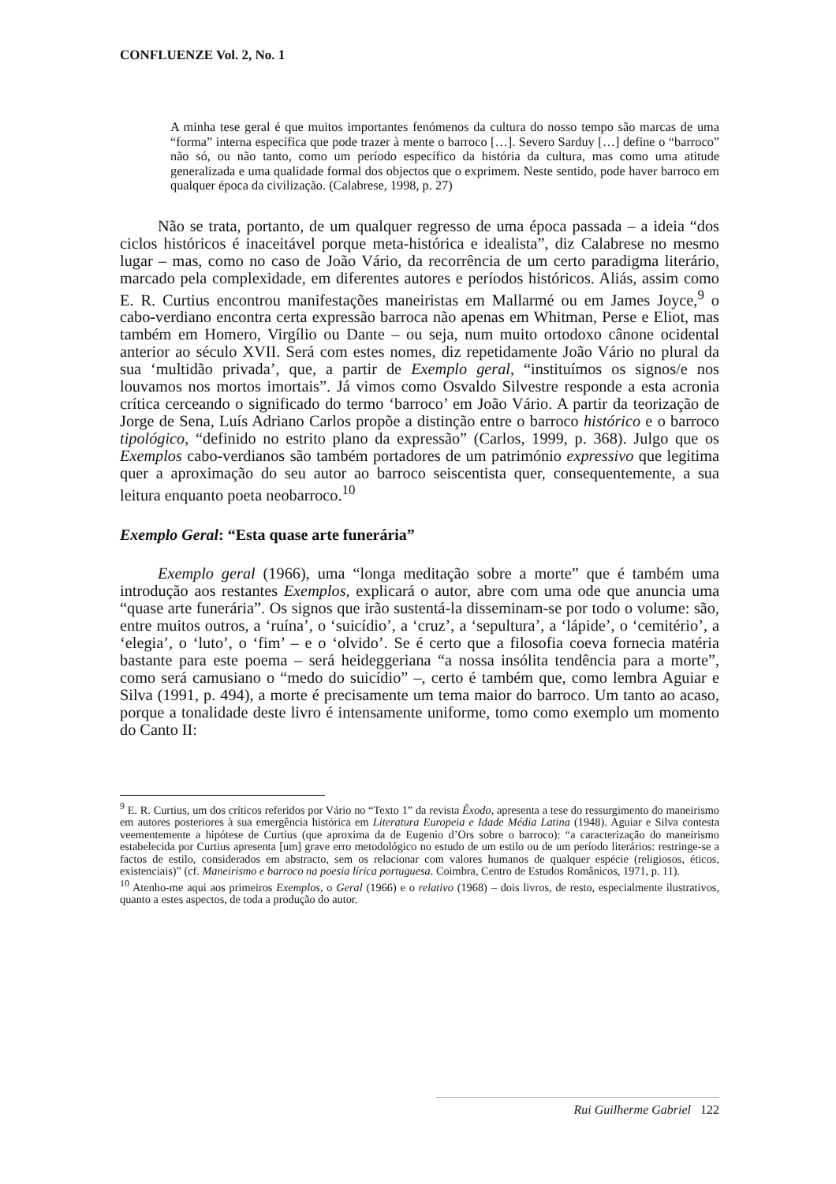CONFLUENZE Vol. 2, No. 1
A minha tese geral é que muitos importantes fenómenos da cultura do nosso tempo são marcas de uma “forma” interna específica que pode trazer à mente o barroco […]. Severo Sarduy […] define o “barroco” não só, ou não tanto, como um período específico da história da cultura, mas como uma atitude generalizada e uma qualidade formal dos objectos que o exprimem. Neste sentido, pode haver barroco em qualquer época da civilização. (Calabrese, 1998, p. 27)
Não se trata, portanto, de um qualquer regresso de uma época passada – a ideia “dos ciclos históricos é inaceitável porque meta-histórica e idealista”, diz Calabrese no mesmo lugar – mas, como no caso de João Vário, da recorrência de um certo paradigma literário, marcado pela complexidade, em diferentes autores e períodos históricos. Aliás, assim como E. R. Curtius encontrou manifestações maneiristas em Mallarmé ou em James Joyce,<sup>9</sup> o cabo-verdiano encontra certa expressão barroca não apenas em Whitman, Perse e Eliot, mas também em Homero, Virgílio ou Dante – ou seja, num muito ortodoxo cânone ocidental anterior ao século XVII. Será com estes nomes, diz repetidamente João Vário no plural da sua ‘multidão privada’, que, a partir de Exemplo geral, “instituímos os signos/e nos louvamos nos mortos imortais”. Já vimos como Osvaldo Silvestre responde a esta acronia crítica cerceando o significado do termo ‘barroco’ em João Vário. A partir da teorização de Jorge de Sena, Luís Adriano Carlos propõe a distinção entre o barroco histórico e o barroco tipológico, “definido no estrito plano da expressão” (Carlos, 1999, p. 368). Julgo que os Exemplos cabo-verdianos são também portadores de um património expressivo que legitima quer a aproximação do seu autor ao barroco seiscentista quer, consequentemente, a sua leitura enquanto poeta neobarroco.<sup>10</sup>
Exemplo Geral: “Esta quase arte funerária”
Exemplo geral (1966), uma “longa meditação sobre a morte” que é também uma introdução aos restantes Exemplos, explicará o autor, abre com uma ode que anuncia uma “quase arte funerária”. Os signos que irão sustentá-la disseminam-se por todo o volume: são, entre muitos outros, a ‘ruína’, o ‘suicídio’, a ‘cruz’, a ‘sepultura’, a ‘lápide’, o ‘cemitério’, a ‘elegia’, o ‘luto’, o ‘fim’ – e o ‘olvido’. Se é certo que a filosofia coeva fornecia matéria bastante para este poema – será heideggeriana “a nossa insólita tendência para a morte”, como será camusiano o “medo do suicídio” –, certo é também que, como lembra Aguiar e Silva (1991, p. 494), a morte é precisamente um tema maior do barroco. Um tanto ao acaso, porque a tonalidade deste livro é intensamente uniforme, tomo como exemplo um momento do Canto II:
<sup>9</sup> E. R. Curtius, um dos críticos referidos por Vário no “Texto 1” da revista Êxodo, apresenta a tese do ressurgimento do maneirismo em autores posteriores à sua emergência histórica em Literatura Europeia e Idade Média Latina (1948). Aguiar e Silva contesta veementemente a hipótese de Curtius (que aproxima da de Eugenio d’Ors sobre o barroco): “a caracterização do maneirismo estabelecida por Curtius apresenta [um] grave erro metodológico no estudo de um estilo ou de um período literários: restringe-se a factos de estilo, considerados em abstracto, sem os relacionar com valores humanos de qualquer espécie (religiosos, éticos, existenciais)” (cf. Maneirismo e barroco na poesia lírica portuguesa. Coimbra, Centro de Estudos Românicos, 1971, p. 11).
<sup>10</sup> Atenho-me aqui aos primeiros Exemplos, o Geral (1966) e o relativo (1968) – dois livros, de resto, especialmente ilustrativos, quanto a estes aspectos, de toda a produção do autor.
Rui Guilherme Gabriel 122